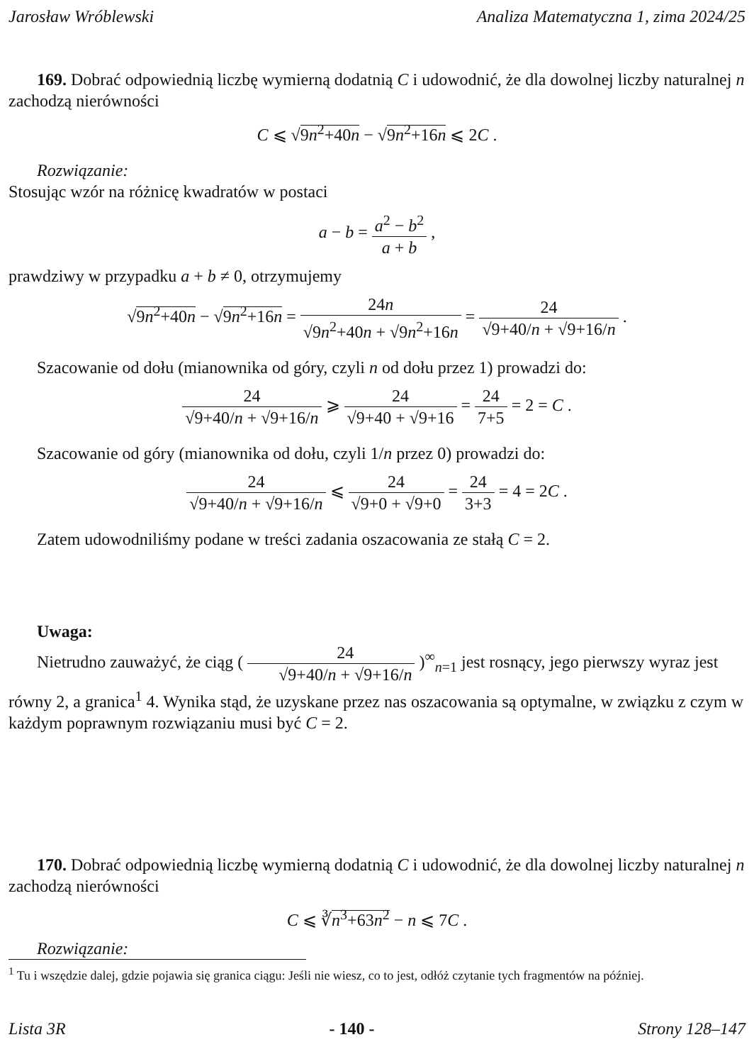Jarosław Wróblewski Analiza Matematyczna 1, zima 2024/25
169. Dobrać odpowiednią liczbę wymierną dodatnią C i udowodnić, że dla dowolnej liczby naturalnej n zachodzą nierówności
C ⩽ √9n<sup>2</sup>+40n − √9n<sup>2</sup>+16n ⩽ 2C .
Rozwiązanie:
Stosując wzór na różnicę kwadratów w postaci
a − b = a<sup>2</sup> − b<sup>2</sup> a + b ,
prawdziwy w przypadku a + b ≠ 0, otrzymujemy
√9n<sup>2</sup>+40n − √9n<sup>2</sup>+16n = 24n √9n<sup>2</sup>+40n + √9n<sup>2</sup>+16n = 24 √9+40/n + √9+16/n .
Szacowanie od dołu (mianownika od góry, czyli n od dołu przez 1) prowadzi do:
24 √9+40/n + √9+16/n ⩾ 24 √9+40 + √9+16 = 24 7+5 = 2 = C .
Szacowanie od góry (mianownika od dołu, czyli 1/n przez 0) prowadzi do:
24 √9+40/n + √9+16/n ⩽ 24 √9+0 + √9+0 = 24 3+3 = 4 = 2C .
Zatem udowodniliśmy podane w treści zadania oszacowania ze stałą C = 2.
Uwaga:
Nietrudno zauważyć, że ciąg ( 24 √9+40/n + √9+16/n )<sup>∞</sup><sub>n=1</sub> jest rosnący, jego pierwszy wyraz jest równy 2, a granica<sup>1</sup> 4. Wynika stąd, że uzyskane przez nas oszacowania są optymalne, w związku z czym w każdym poprawnym rozwiązaniu musi być C = 2.
170. Dobrać odpowiednią liczbę wymierną dodatnią C i udowodnić, że dla dowolnej liczby naturalnej n zachodzą nierówności
C ⩽ ∛n<sup>3</sup>+63n<sup>2</sup> − n ⩽ 7C .
Rozwiązanie:
<sup>1</sup> Tu i wszędzie dalej, gdzie pojawia się granica ciągu: Jeśli nie wiesz, co to jest, odłóż czytanie tych fragmentów na później.
Lista 3R - 140 - Strony 128–147